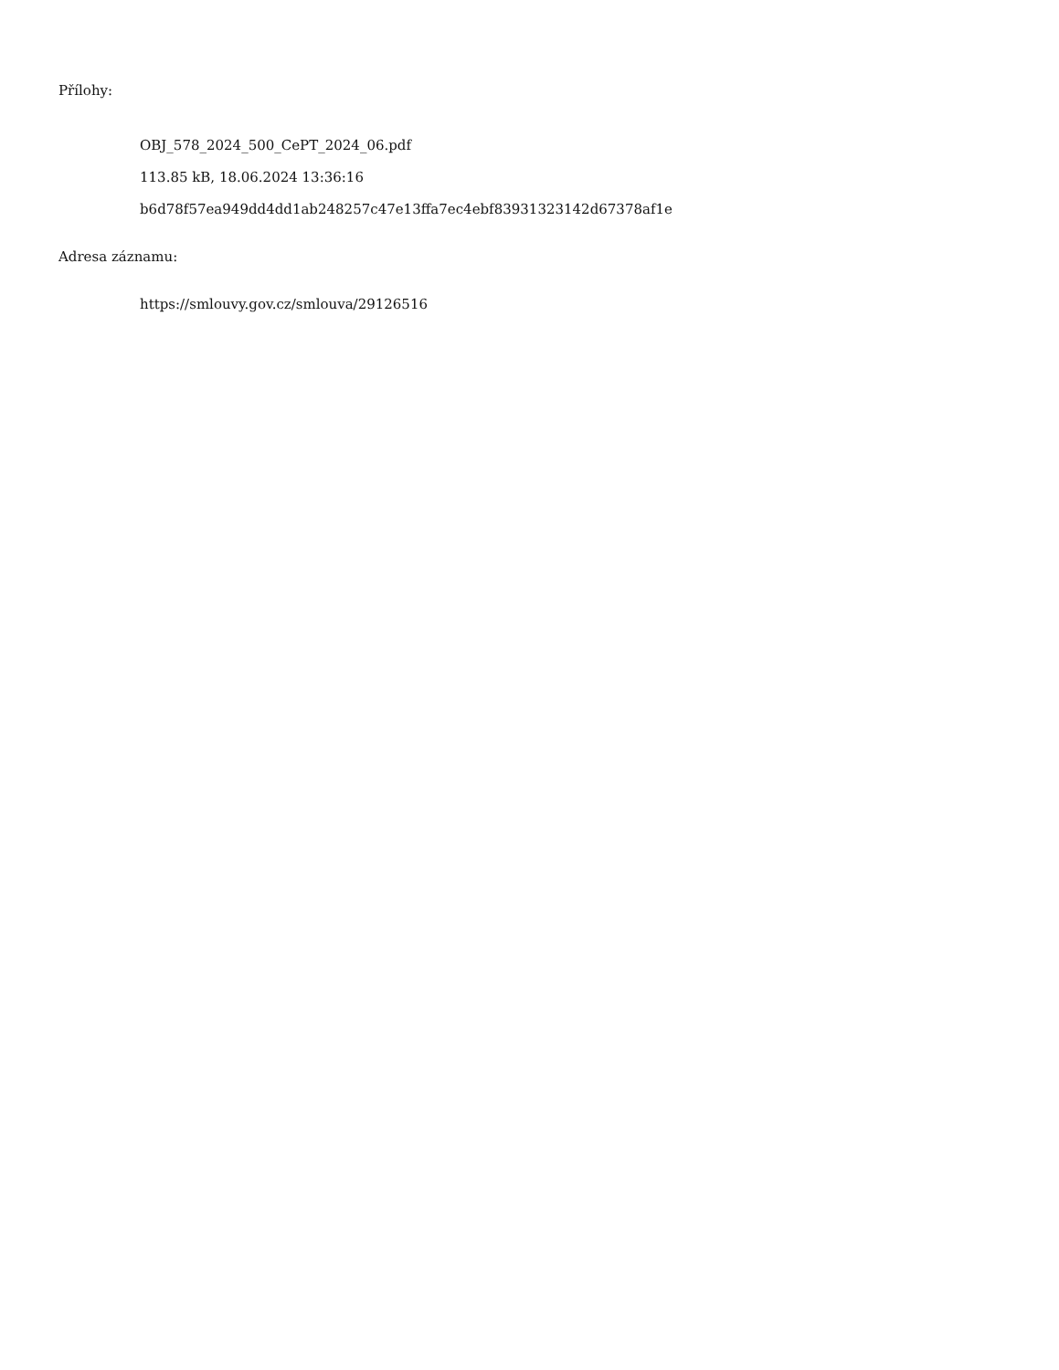Přílohy:
OBJ_578_2024_500_CePT_2024_06.pdf
113.85 kB, 18.06.2024 13:36:16
b6d78f57ea949dd4dd1ab248257c47e13ffa7ec4ebf83931323142d67378af1e
Adresa záznamu:
https://smlouvy.gov.cz/smlouva/29126516